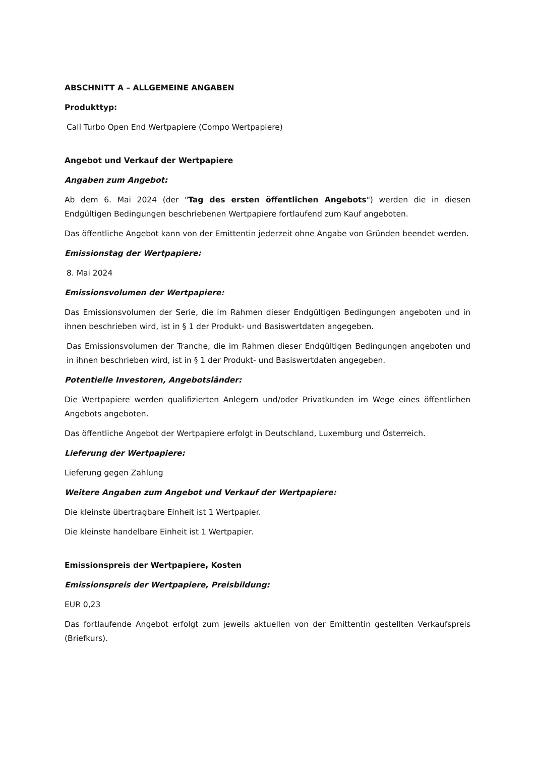ABSCHNITT A – ALLGEMEINE ANGABEN
Produkttyp:
Call Turbo Open End Wertpapiere (Compo Wertpapiere)
Angebot und Verkauf der Wertpapiere
Angaben zum Angebot:
Ab dem 6. Mai 2024 (der "Tag des ersten öffentlichen Angebots") werden die in diesen Endgültigen Bedingungen beschriebenen Wertpapiere fortlaufend zum Kauf angeboten.
Das öffentliche Angebot kann von der Emittentin jederzeit ohne Angabe von Gründen beendet werden.
Emissionstag der Wertpapiere:
8. Mai 2024
Emissionsvolumen der Wertpapiere:
Das Emissionsvolumen der Serie, die im Rahmen dieser Endgültigen Bedingungen angeboten und in ihnen beschrieben wird, ist in § 1 der Produkt- und Basiswertdaten angegeben.
Das Emissionsvolumen der Tranche, die im Rahmen dieser Endgültigen Bedingungen angeboten und in ihnen beschrieben wird, ist in § 1 der Produkt- und Basiswertdaten angegeben.
Potentielle Investoren, Angebotsländer:
Die Wertpapiere werden qualifizierten Anlegern und/oder Privatkunden im Wege eines öffentlichen Angebots angeboten.
Das öffentliche Angebot der Wertpapiere erfolgt in Deutschland, Luxemburg und Österreich.
Lieferung der Wertpapiere:
Lieferung gegen Zahlung
Weitere Angaben zum Angebot und Verkauf der Wertpapiere:
Die kleinste übertragbare Einheit ist 1 Wertpapier.
Die kleinste handelbare Einheit ist 1 Wertpapier.
Emissionspreis der Wertpapiere, Kosten
Emissionspreis der Wertpapiere, Preisbildung:
EUR 0,23
Das fortlaufende Angebot erfolgt zum jeweils aktuellen von der Emittentin gestellten Verkaufspreis (Briefkurs).